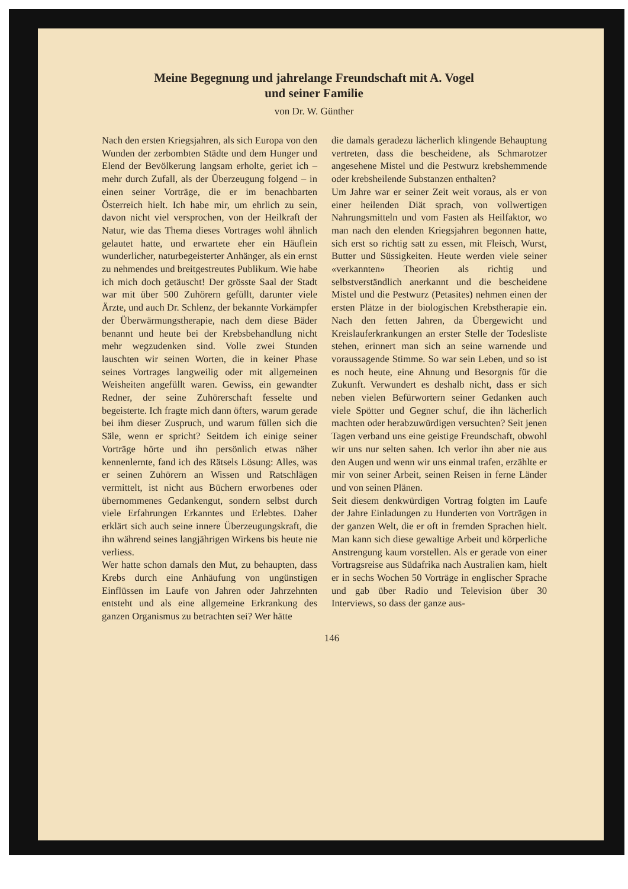Meine Begegnung und jahrelange Freundschaft mit A. Vogel
und seiner Familie
von Dr. W. Günther
Nach den ersten Kriegsjahren, als sich Europa von den Wunden der zerbombten Städte und dem Hunger und Elend der Bevölkerung langsam erholte, geriet ich – mehr durch Zufall, als der Überzeugung folgend – in einen seiner Vorträge, die er im benachbarten Österreich hielt. Ich habe mir, um ehrlich zu sein, davon nicht viel versprochen, von der Heilkraft der Natur, wie das Thema dieses Vortrages wohl ähnlich gelautet hatte, und erwartete eher ein Häuflein wunderlicher, naturbegeisterter Anhänger, als ein ernst zu nehmendes und breitgestreutes Publikum. Wie habe ich mich doch getäuscht! Der grösste Saal der Stadt war mit über 500 Zuhörern gefüllt, darunter viele Ärzte, und auch Dr. Schlenz, der bekannte Vorkämpfer der Überwärmungstherapie, nach dem diese Bäder benannt und heute bei der Krebsbehandlung nicht mehr wegzudenken sind. Volle zwei Stunden lauschten wir seinen Worten, die in keiner Phase seines Vortrages langweilig oder mit allgemeinen Weisheiten angefüllt waren. Gewiss, ein gewandter Redner, der seine Zuhörerschaft fesselte und begeisterte. Ich fragte mich dann öfters, warum gerade bei ihm dieser Zuspruch, und warum füllen sich die Säle, wenn er spricht? Seitdem ich einige seiner Vorträge hörte und ihn persönlich etwas näher kennenlernte, fand ich des Rätsels Lösung: Alles, was er seinen Zuhörern an Wissen und Ratschlägen vermittelt, ist nicht aus Büchern erworbenes oder übernommenes Gedankengut, sondern selbst durch viele Erfahrungen Erkanntes und Erlebtes. Daher erklärt sich auch seine innere Überzeugungskraft, die ihn während seines langjährigen Wirkens bis heute nie verliess.
Wer hatte schon damals den Mut, zu behaupten, dass Krebs durch eine Anhäufung von ungünstigen Einflüssen im Laufe von Jahren oder Jahrzehnten entsteht und als eine allgemeine Erkrankung des ganzen Organismus zu betrachten sei? Wer hätte
die damals geradezu lächerlich klingende Behauptung vertreten, dass die bescheidene, als Schmarotzer angesehene Mistel und die Pestwurz krebshemmende oder krebsheilende Substanzen enthalten?
Um Jahre war er seiner Zeit weit voraus, als er von einer heilenden Diät sprach, von vollwertigen Nahrungsmitteln und vom Fasten als Heilfaktor, wo man nach den elenden Kriegsjahren begonnen hatte, sich erst so richtig satt zu essen, mit Fleisch, Wurst, Butter und Süssigkeiten. Heute werden viele seiner «verkannten» Theorien als richtig und selbstverständlich anerkannt und die bescheidene Mistel und die Pestwurz (Petasites) nehmen einen der ersten Plätze in der biologischen Krebstherapie ein. Nach den fetten Jahren, da Übergewicht und Kreislauferkrankungen an erster Stelle der Todesliste stehen, erinnert man sich an seine warnende und voraussagende Stimme. So war sein Leben, und so ist es noch heute, eine Ahnung und Besorgnis für die Zukunft. Verwundert es deshalb nicht, dass er sich neben vielen Befürwortern seiner Gedanken auch viele Spötter und Gegner schuf, die ihn lächerlich machten oder herabzuwürdigen versuchten? Seit jenen Tagen verband uns eine geistige Freundschaft, obwohl wir uns nur selten sahen. Ich verlor ihn aber nie aus den Augen und wenn wir uns einmal trafen, erzählte er mir von seiner Arbeit, seinen Reisen in ferne Länder und von seinen Plänen.
Seit diesem denkwürdigen Vortrag folgten im Laufe der Jahre Einladungen zu Hunderten von Vorträgen in der ganzen Welt, die er oft in fremden Sprachen hielt. Man kann sich diese gewaltige Arbeit und körperliche Anstrengung kaum vorstellen. Als er gerade von einer Vortragsreise aus Südafrika nach Australien kam, hielt er in sechs Wochen 50 Vorträge in englischer Sprache und gab über Radio und Television über 30 Interviews, so dass der ganze aus-
146